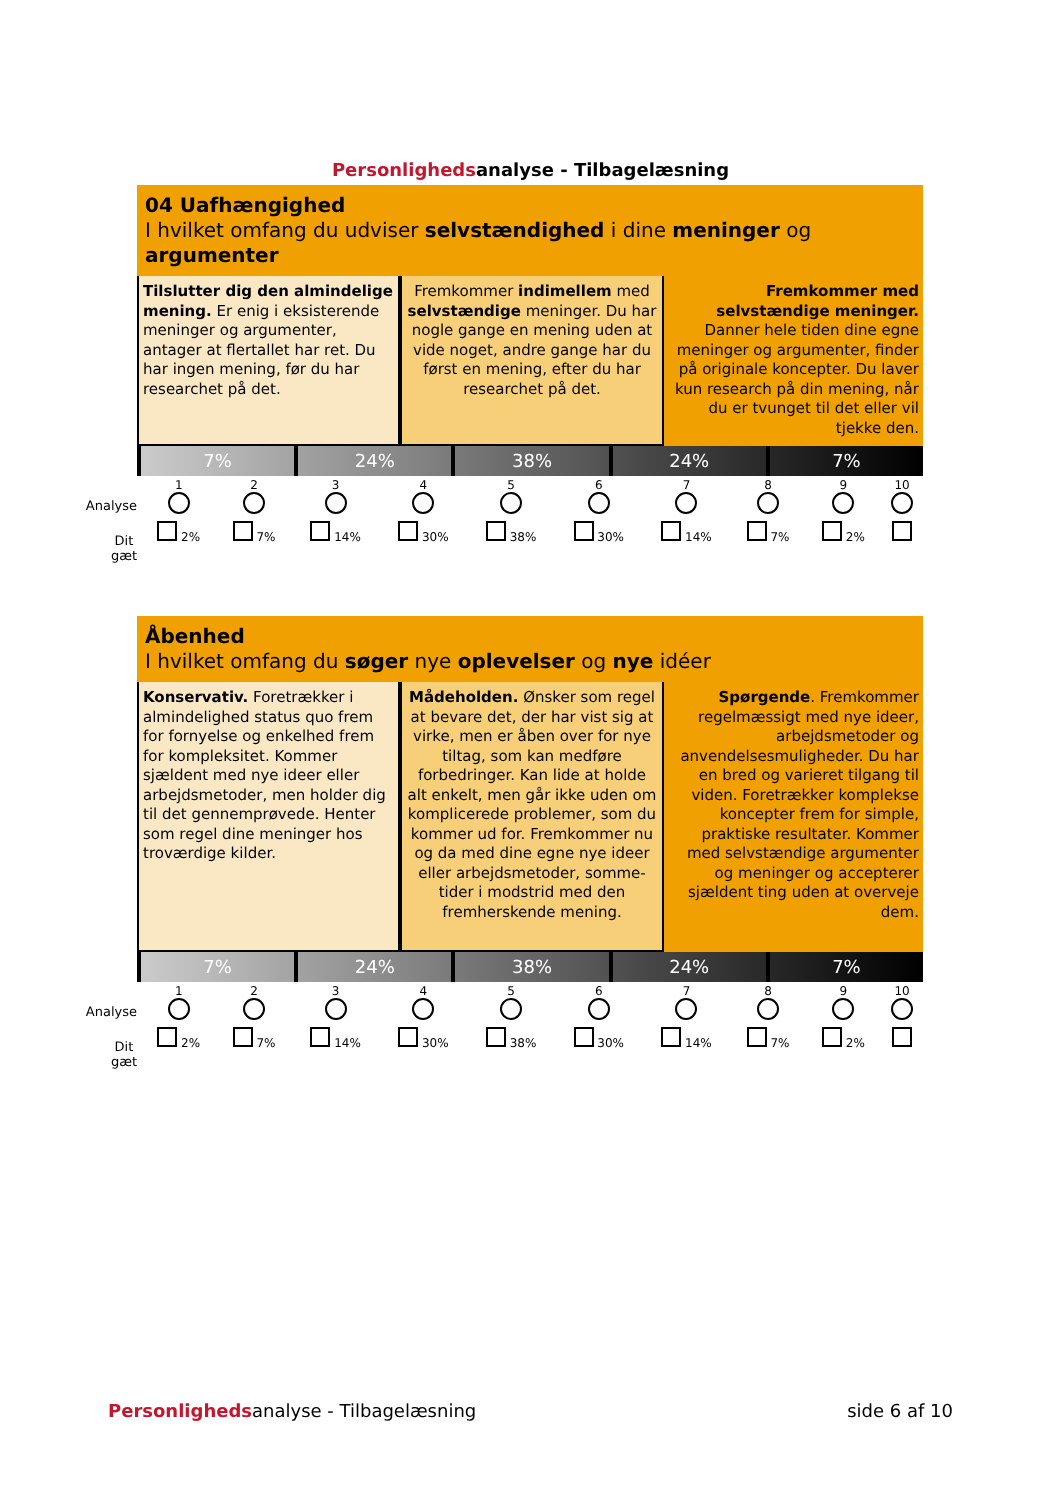Personligheds analyse - Tilbagelæsning
04 Uafhængighed
I hvilket omfang du udviser selvstændighed i dine meninger og argumenter
Tilslutter dig den almindelige mening. Er enig i eksisterende meninger og argumenter, antager at flertallet har ret. Du har ingen mening, før du har researchet på det.
Fremkommer indimellem med selvstændige meninger. Du har nogle gange en mening uden at vide noget, andre gange har du først en mening, efter du har researchet på det.
Fremkommer med selvstændige meninger. Danner hele tiden dine egne meninger og argumenter, finder på originale koncepter. Du laver kun research på din mening, når du er tvunget til det eller vil tjekke den.
7% 24% 38% 24% 7%
| Analyse | 1 | 2 | 3 | 4 | 5 | 6 | 7 | 8 | 9 | 10 |
| Dit gæt | 2% | 7% | 14% | 30% | 38% | 30% | 14% | 7% | 2% | |
Åbenhed
I hvilket omfang du søger nye oplevelser og nye idéer
Konservativ. Foretrækker i almindelighed status quo frem for fornyelse og enkelhed frem for kompleksitet. Kommer sjældent med nye ideer eller arbejdsmetoder, men holder dig til det gennemprøvede. Henter som regel dine meninger hos troværdige kilder.
Mådeholden. Ønsker som regel at bevare det, der har vist sig at virke, men er åben over for nye tiltag, som kan medføre forbedringer. Kan lide at holde alt enkelt, men går ikke uden om komplicerede problemer, som du kommer ud for. Fremkommer nu og da med dine egne nye ideer eller arbejdsmetoder, somme-tider i modstrid med den fremherskende mening.
Spørgende. Fremkommer regelmæssigt med nye ideer, arbejdsmetoder og anvendelsesmuligheder. Du har en bred og varieret tilgang til viden. Foretrækker komplekse koncepter frem for simple, praktiske resultater. Kommer med selvstændige argumenter og meninger og accepterer sjældent ting uden at overveje dem.
7% 24% 38% 24% 7%
| Analyse | 1 | 2 | 3 | 4 | 5 | 6 | 7 | 8 | 9 | 10 |
| Dit gæt | 2% | 7% | 14% | 30% | 38% | 30% | 14% | 7% | 2% | |
Personlighedsanalyse - Tilbagelæsning
side 6 af 10